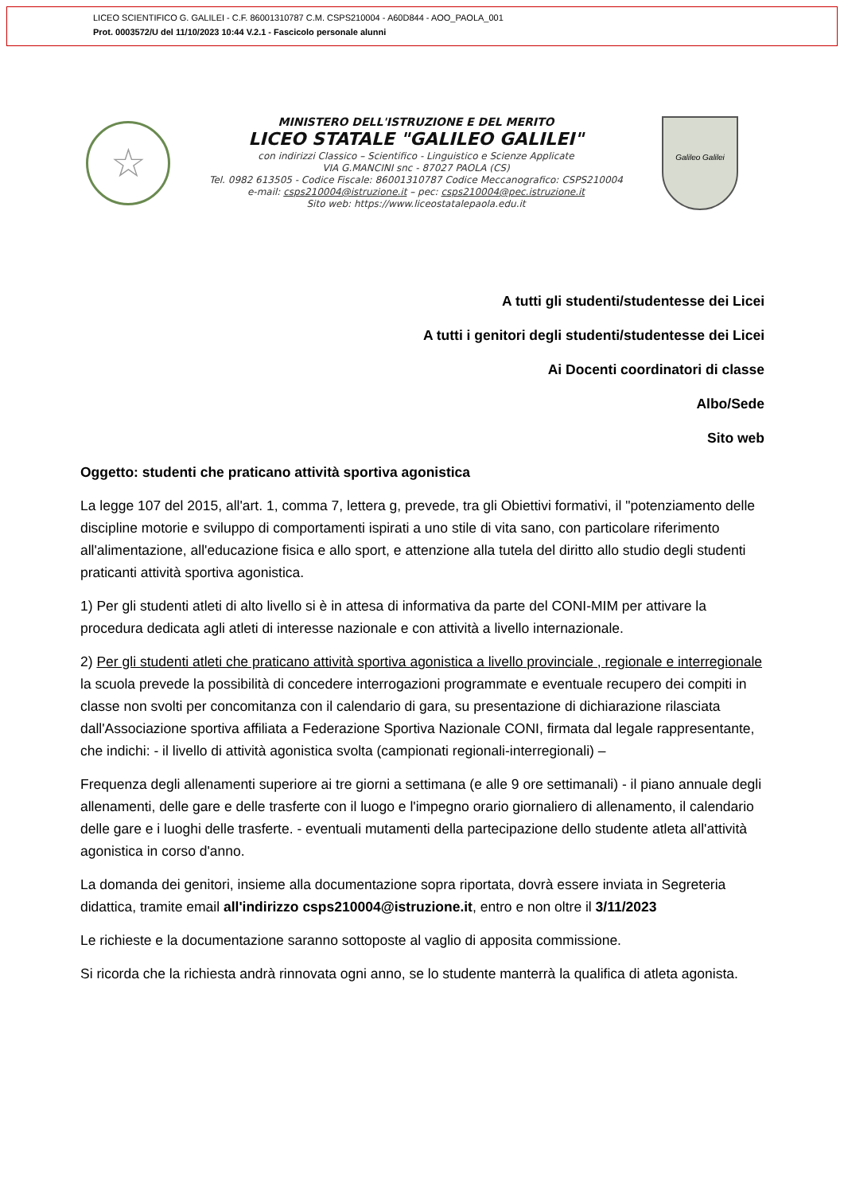LICEO SCIENTIFICO G. GALILEI - C.F. 86001310787 C.M. CSPS210004 - A60D844 - AOO_PAOLA_001
Prot. 0003572/U del 11/10/2023 10:44 V.2.1 - Fascicolo personale alunni
☆
MINISTERO DELL'ISTRUZIONE E DEL MERITO
LICEO STATALE "GALILEO GALILEI"
con indirizzi Classico – Scientifico - Linguistico e Scienze Applicate
VIA G.MANCINI snc - 87027 PAOLA (CS)
Tel. 0982 613505 - Codice Fiscale: 86001310787 Codice Meccanografico: CSPS210004
e-mail: csps210004@istruzione.it – pec: csps210004@pec.istruzione.it
Sito web: https://www.liceostatalepaola.edu.it
Galileo Galilei
A tutti gli studenti/studentesse dei Licei
A tutti i genitori degli studenti/studentesse dei Licei
Ai Docenti coordinatori di classe
Albo/Sede
Sito web
Oggetto: studenti che praticano attività sportiva agonistica
La legge 107 del 2015, all'art. 1, comma 7, lettera g, prevede, tra gli Obiettivi formativi, il "potenziamento delle discipline motorie e sviluppo di comportamenti ispirati a uno stile di vita sano, con particolare riferimento all'alimentazione, all'educazione fisica e allo sport, e attenzione alla tutela del diritto allo studio degli studenti praticanti attività sportiva agonistica.
1) Per gli studenti atleti di alto livello si è in attesa di informativa da parte del CONI-MIM per attivare la procedura dedicata agli atleti di interesse nazionale e con attività a livello internazionale.
2) Per gli studenti atleti che praticano attività sportiva agonistica a livello provinciale , regionale e interregionale la scuola prevede la possibilità di concedere interrogazioni programmate e eventuale recupero dei compiti in classe non svolti per concomitanza con il calendario di gara, su presentazione di dichiarazione rilasciata dall'Associazione sportiva affiliata a Federazione Sportiva Nazionale CONI, firmata dal legale rappresentante, che indichi: - il livello di attività agonistica svolta (campionati regionali-interregionali) –
Frequenza degli allenamenti superiore ai tre giorni a settimana (e alle 9 ore settimanali) - il piano annuale degli allenamenti, delle gare e delle trasferte con il luogo e l'impegno orario giornaliero di allenamento, il calendario delle gare e i luoghi delle trasferte. - eventuali mutamenti della partecipazione dello studente atleta all'attività agonistica in corso d'anno.
La domanda dei genitori, insieme alla documentazione sopra riportata, dovrà essere inviata in Segreteria didattica, tramite email all'indirizzo csps210004@istruzione.it, entro e non oltre il 3/11/2023
Le richieste e la documentazione saranno sottoposte al vaglio di apposita commissione.
Si ricorda che la richiesta andrà rinnovata ogni anno, se lo studente manterrà la qualifica di atleta agonista.